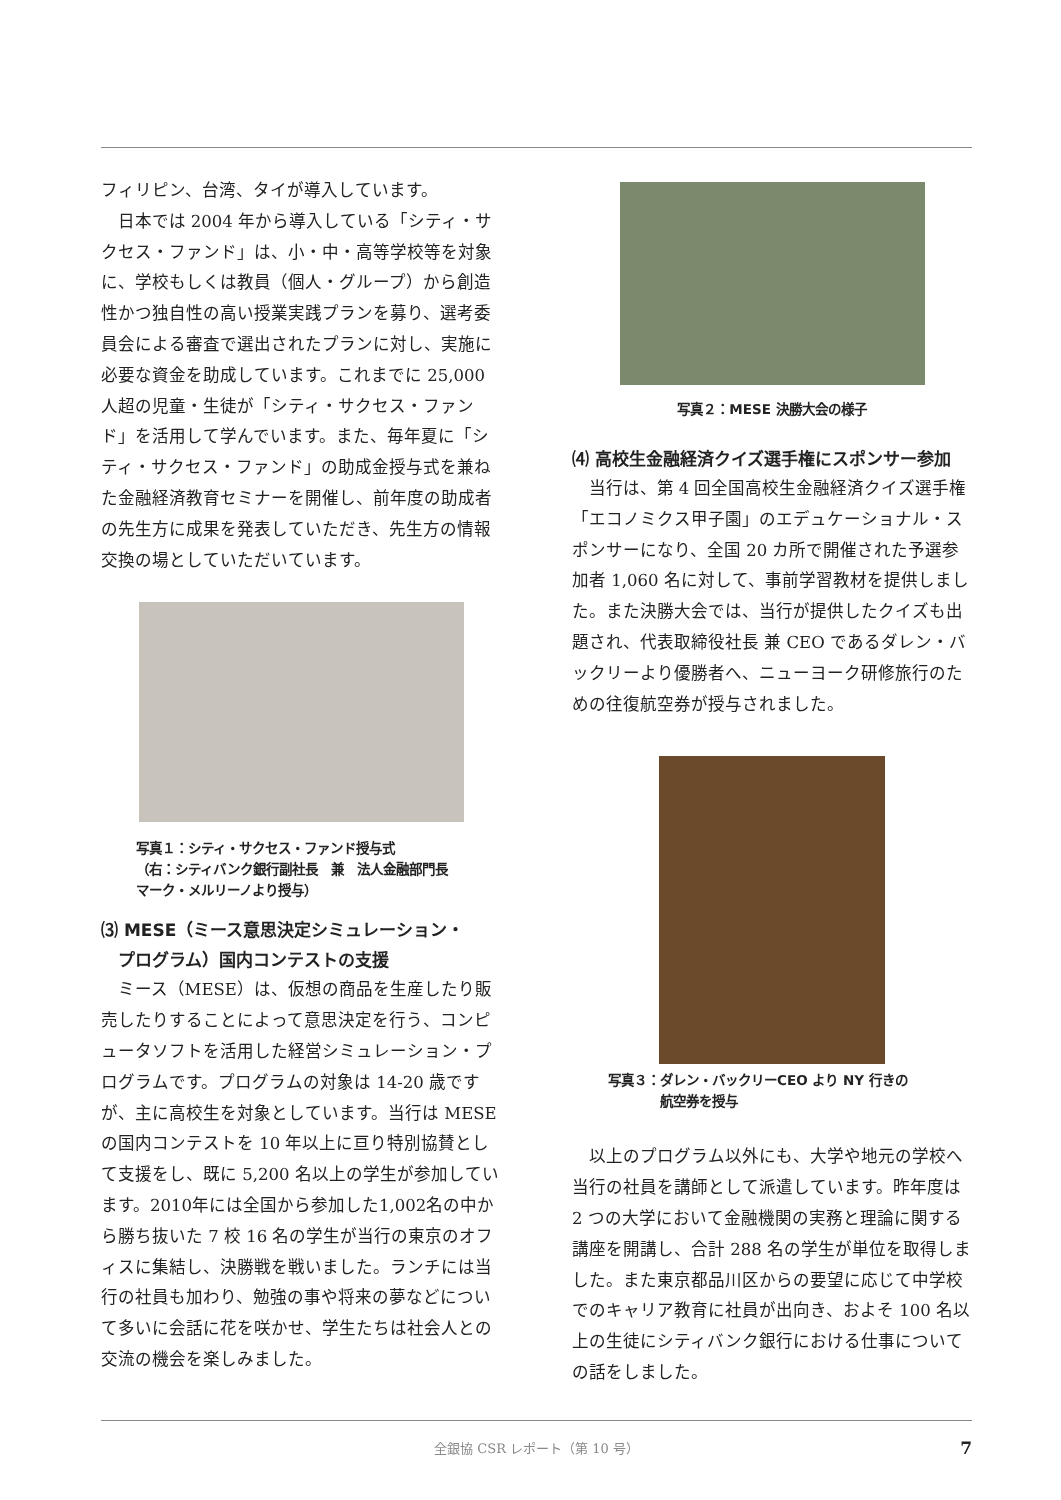フィリピン、台湾、タイが導入しています。
日本では 2004 年から導入している「シティ・サクセス・ファンド」は、小・中・高等学校等を対象に、学校もしくは教員（個人・グループ）から創造性かつ独自性の高い授業実践プランを募り、選考委員会による審査で選出されたプランに対し、実施に必要な資金を助成しています。これまでに 25,000 人超の児童・生徒が「シティ・サクセス・ファンド」を活用して学んでいます。また、毎年夏に「シティ・サクセス・ファンド」の助成金授与式を兼ねた金融経済教育セミナーを開催し、前年度の助成者の先生方に成果を発表していただき、先生方の情報交換の場としていただいています。
写真１：シティ・サクセス・ファンド授与式
（右：シティバンク銀行副社長　兼　法人金融部門長
マーク・メルリーノより授与）
⑶ MESE（ミース意思決定シミュレーション・
　プログラム）国内コンテストの支援
ミース（MESE）は、仮想の商品を生産したり販売したりすることによって意思決定を行う、コンピュータソフトを活用した経営シミュレーション・プログラムです。プログラムの対象は 14-20 歳ですが、主に高校生を対象としています。当行は MESE の国内コンテストを 10 年以上に亘り特別協賛として支援をし、既に 5,200 名以上の学生が参加しています。2010年には全国から参加した1,002名の中から勝ち抜いた 7 校 16 名の学生が当行の東京のオフィスに集結し、決勝戦を戦いました。ランチには当行の社員も加わり、勉強の事や将来の夢などについて多いに会話に花を咲かせ、学生たちは社会人との交流の機会を楽しみました。
写真２：MESE 決勝大会の様子
⑷ 高校生金融経済クイズ選手権にスポンサー参加
当行は、第 4 回全国高校生金融経済クイズ選手権「エコノミクス甲子園」のエデュケーショナル・スポンサーになり、全国 20 カ所で開催された予選参加者 1,060 名に対して、事前学習教材を提供しました。また決勝大会では、当行が提供したクイズも出題され、代表取締役社長 兼 CEO であるダレン・バックリーより優勝者へ、ニューヨーク研修旅行のための往復航空券が授与されました。
写真３：ダレン・バックリーCEO より NY 行きの
　　　　航空券を授与
以上のプログラム以外にも、大学や地元の学校へ当行の社員を講師として派遣しています。昨年度は 2 つの大学において金融機関の実務と理論に関する講座を開講し、合計 288 名の学生が単位を取得しました。また東京都品川区からの要望に応じて中学校でのキャリア教育に社員が出向き、およそ 100 名以上の生徒にシティバンク銀行における仕事についての話をしました。
全銀協 CSR レポート（第 10 号） 7